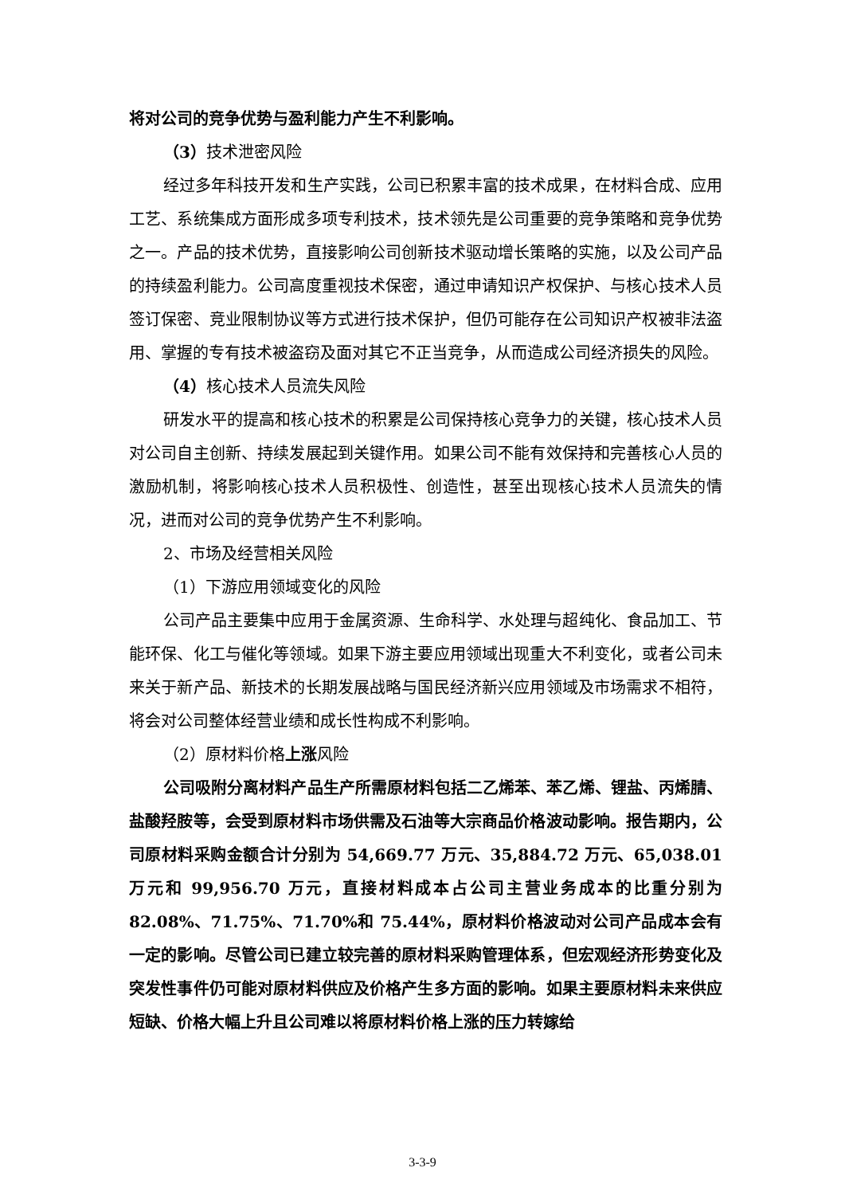将对公司的竞争优势与盈利能力产生不利影响。
（3）技术泄密风险
经过多年科技开发和生产实践，公司已积累丰富的技术成果，在材料合成、应用工艺、系统集成方面形成多项专利技术，技术领先是公司重要的竞争策略和竞争优势之一。产品的技术优势，直接影响公司创新技术驱动增长策略的实施，以及公司产品的持续盈利能力。公司高度重视技术保密，通过申请知识产权保护、与核心技术人员签订保密、竞业限制协议等方式进行技术保护，但仍可能存在公司知识产权被非法盗用、掌握的专有技术被盗窃及面对其它不正当竞争，从而造成公司经济损失的风险。
（4）核心技术人员流失风险
研发水平的提高和核心技术的积累是公司保持核心竞争力的关键，核心技术人员对公司自主创新、持续发展起到关键作用。如果公司不能有效保持和完善核心人员的激励机制，将影响核心技术人员积极性、创造性，甚至出现核心技术人员流失的情况，进而对公司的竞争优势产生不利影响。
2、市场及经营相关风险
（1）下游应用领域变化的风险
公司产品主要集中应用于金属资源、生命科学、水处理与超纯化、食品加工、节能环保、化工与催化等领域。如果下游主要应用领域出现重大不利变化，或者公司未来关于新产品、新技术的长期发展战略与国民经济新兴应用领域及市场需求不相符，将会对公司整体经营业绩和成长性构成不利影响。
（2）原材料价格上涨风险
公司吸附分离材料产品生产所需原材料包括二乙烯苯、苯乙烯、锂盐、丙烯腈、盐酸羟胺等，会受到原材料市场供需及石油等大宗商品价格波动影响。报告期内，公司原材料采购金额合计分别为 54,669.77 万元、35,884.72 万元、65,038.01 万元和 99,956.70 万元，直接材料成本占公司主营业务成本的比重分别为 82.08%、71.75%、71.70%和 75.44%，原材料价格波动对公司产品成本会有一定的影响。尽管公司已建立较完善的原材料采购管理体系，但宏观经济形势变化及突发性事件仍可能对原材料供应及价格产生多方面的影响。如果主要原材料未来供应短缺、价格大幅上升且公司难以将原材料价格上涨的压力转嫁给
3-3-9